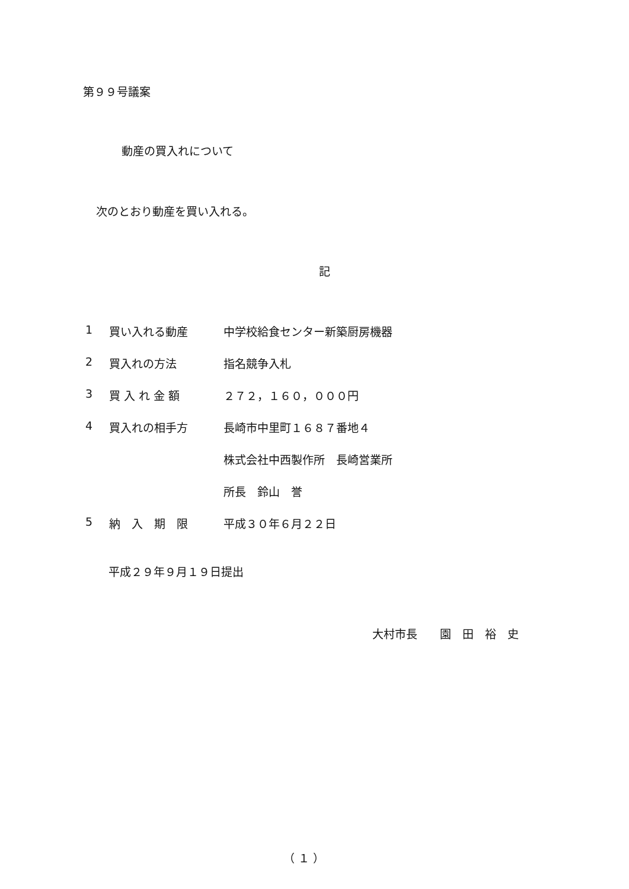第９９号議案
動産の買入れについて
次のとおり動産を買い入れる。
記
| 1 | 買い入れる動産 | 中学校給食センター新築厨房機器 |
| 2 | 買入れの方法 | 指名競争入札 |
| 3 | 買 入 れ 金 額 | ２７２，１６０，０００円 |
| 4 | 買入れの相手方 | 長崎市中里町１６８７番地４ |
| | | 株式会社中西製作所 長崎営業所 |
| | | 所長 鈴山 誉 |
| 5 | 納 入 期 限 | 平成３０年６月２２日 |
平成２９年９月１９日提出
大村市長　　園　田　裕　史
（ １ ）